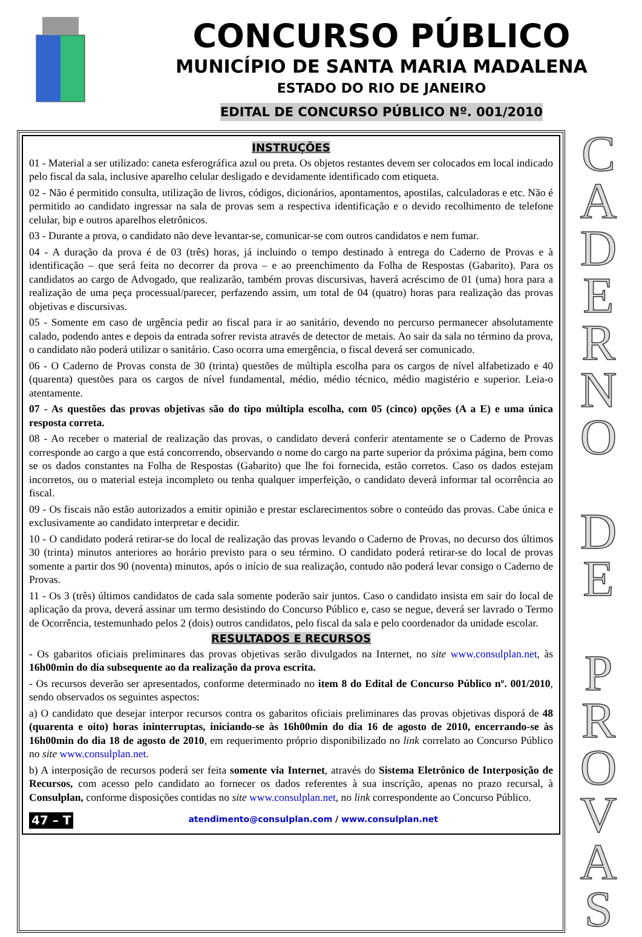CONCURSO PÚBLICO
MUNICÍPIO DE SANTA MARIA MADALENA
ESTADO DO RIO DE JANEIRO
EDITAL DE CONCURSO PÚBLICO Nº. 001/2010
INSTRUÇÕES
01 - Material a ser utilizado: caneta esferográfica azul ou preta. Os objetos restantes devem ser colocados em local indicado pelo fiscal da sala, inclusive aparelho celular desligado e devidamente identificado com etiqueta.
02 - Não é permitido consulta, utilização de livros, códigos, dicionários, apontamentos, apostilas, calculadoras e etc. Não é permitido ao candidato ingressar na sala de provas sem a respectiva identificação e o devido recolhimento de telefone celular, bip e outros aparelhos eletrônicos.
03 - Durante a prova, o candidato não deve levantar-se, comunicar-se com outros candidatos e nem fumar.
04 - A duração da prova é de 03 (três) horas, já incluindo o tempo destinado à entrega do Caderno de Provas e à identificação – que será feita no decorrer da prova – e ao preenchimento da Folha de Respostas (Gabarito). Para os candidatos ao cargo de Advogado, que realizarão, também provas discursivas, haverá acréscimo de 01 (uma) hora para a realização de uma peça processual/parecer, perfazendo assim, um total de 04 (quatro) horas para realização das provas objetivas e discursivas.
05 - Somente em caso de urgência pedir ao fiscal para ir ao sanitário, devendo no percurso permanecer absolutamente calado, podendo antes e depois da entrada sofrer revista através de detector de metais. Ao sair da sala no término da prova, o candidato não poderá utilizar o sanitário. Caso ocorra uma emergência, o fiscal deverá ser comunicado.
06 - O Caderno de Provas consta de 30 (trinta) questões de múltipla escolha para os cargos de nível alfabetizado e 40 (quarenta) questões para os cargos de nível fundamental, médio, médio técnico, médio magistério e superior. Leia-o atentamente.
07 - As questões das provas objetivas são do tipo múltipla escolha, com 05 (cinco) opções (A a E) e uma única resposta correta.
08 - Ao receber o material de realização das provas, o candidato deverá conferir atentamente se o Caderno de Provas corresponde ao cargo a que está concorrendo, observando o nome do cargo na parte superior da próxima página, bem como se os dados constantes na Folha de Respostas (Gabarito) que lhe foi fornecida, estão corretos. Caso os dados estejam incorretos, ou o material esteja incompleto ou tenha qualquer imperfeição, o candidato deverá informar tal ocorrência ao fiscal.
09 - Os fiscais não estão autorizados a emitir opinião e prestar esclarecimentos sobre o conteúdo das provas. Cabe única e exclusivamente ao candidato interpretar e decidir.
10 - O candidato poderá retirar-se do local de realização das provas levando o Caderno de Provas, no decurso dos últimos 30 (trinta) minutos anteriores ao horário previsto para o seu término. O candidato poderá retirar-se do local de provas somente a partir dos 90 (noventa) minutos, após o início de sua realização, contudo não poderá levar consigo o Caderno de Provas.
11 - Os 3 (três) últimos candidatos de cada sala somente poderão sair juntos. Caso o candidato insista em sair do local de aplicação da prova, deverá assinar um termo desistindo do Concurso Público e, caso se negue, deverá ser lavrado o Termo de Ocorrência, testemunhado pelos 2 (dois) outros candidatos, pelo fiscal da sala e pelo coordenador da unidade escolar.
RESULTADOS E RECURSOS
- Os gabaritos oficiais preliminares das provas objetivas serão divulgados na Internet, no site www.consulplan.net, às 16h00min do dia subsequente ao da realização da prova escrita.
- Os recursos deverão ser apresentados, conforme determinado no item 8 do Edital de Concurso Público nº. 001/2010, sendo observados os seguintes aspectos:
a) O candidato que desejar interpor recursos contra os gabaritos oficiais preliminares das provas objetivas disporá de 48 (quarenta e oito) horas ininterruptas, iniciando-se às 16h00min do dia 16 de agosto de 2010, encerrando-se às 16h00min do dia 18 de agosto de 2010, em requerimento próprio disponibilizado no link correlato ao Concurso Público no site www.consulplan.net.
b) A interposição de recursos poderá ser feita somente via Internet, através do Sistema Eletrônico de Interposição de Recursos, com acesso pelo candidato ao fornecer os dados referentes à sua inscrição, apenas no prazo recursal, à Consulplan, conforme disposições contidas no site www.consulplan.net, no link correspondente ao Concurso Público.
47 – T atendimento@consulplan.com / www.consulplan.net
C A D E R N O
D E
P R O V A S